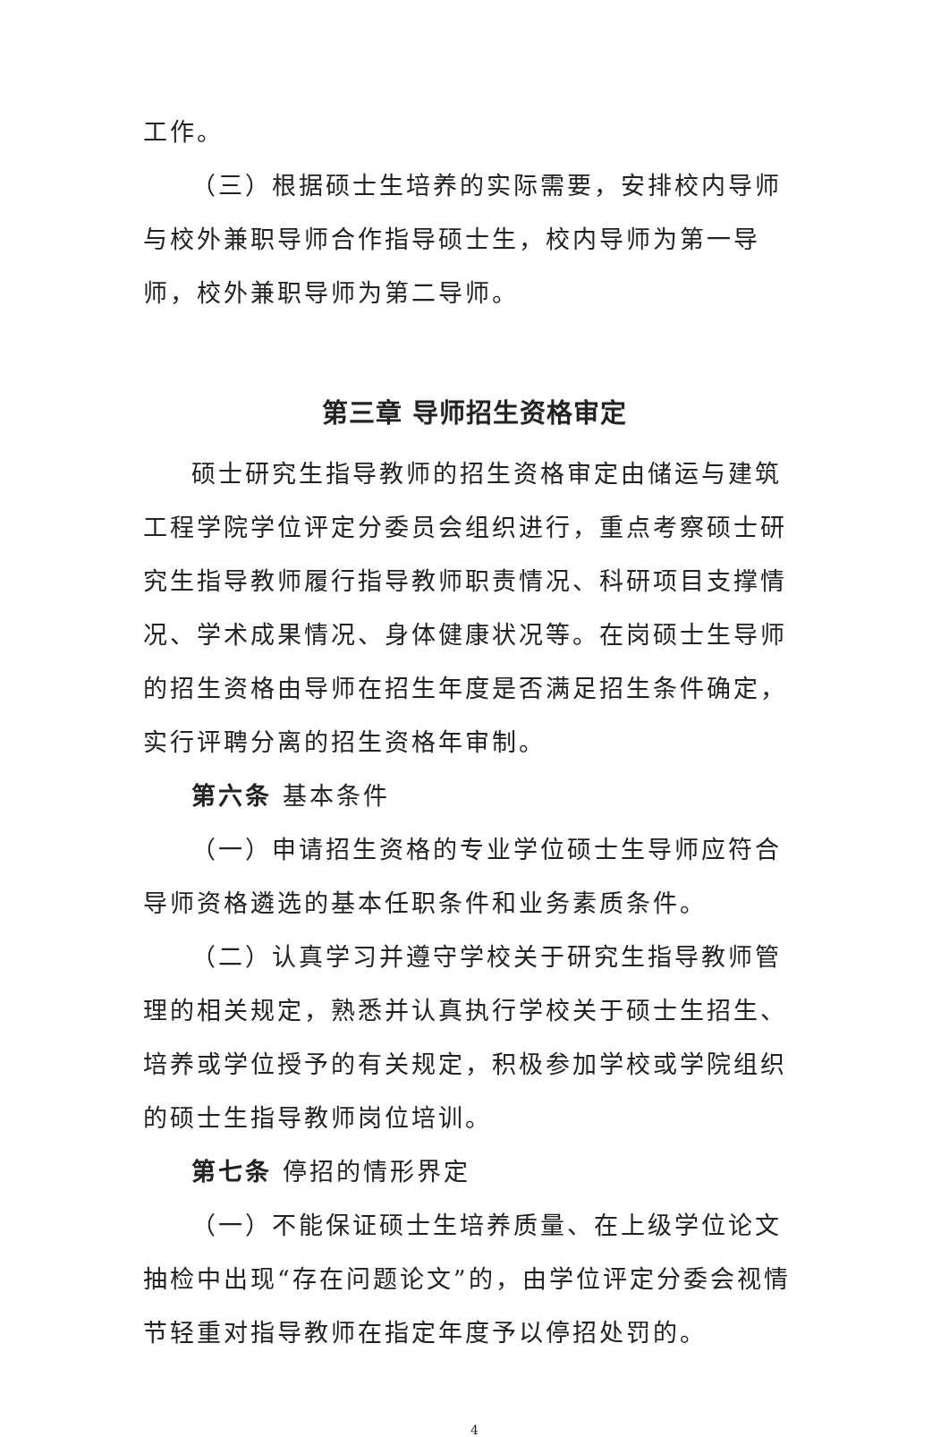工作。
（三）根据硕士生培养的实际需要，安排校内导师与校外兼职导师合作指导硕士生，校内导师为第一导师，校外兼职导师为第二导师。
第三章 导师招生资格审定
硕士研究生指导教师的招生资格审定由储运与建筑工程学院学位评定分委员会组织进行，重点考察硕士研究生指导教师履行指导教师职责情况、科研项目支撑情况、学术成果情况、身体健康状况等。在岗硕士生导师的招生资格由导师在招生年度是否满足招生条件确定，实行评聘分离的招生资格年审制。
第六条 基本条件
（一）申请招生资格的专业学位硕士生导师应符合导师资格遴选的基本任职条件和业务素质条件。
（二）认真学习并遵守学校关于研究生指导教师管理的相关规定，熟悉并认真执行学校关于硕士生招生、培养或学位授予的有关规定，积极参加学校或学院组织的硕士生指导教师岗位培训。
第七条 停招的情形界定
（一）不能保证硕士生培养质量、在上级学位论文抽检中出现“存在问题论文”的，由学位评定分委会视情节轻重对指导教师在指定年度予以停招处罚的。
4